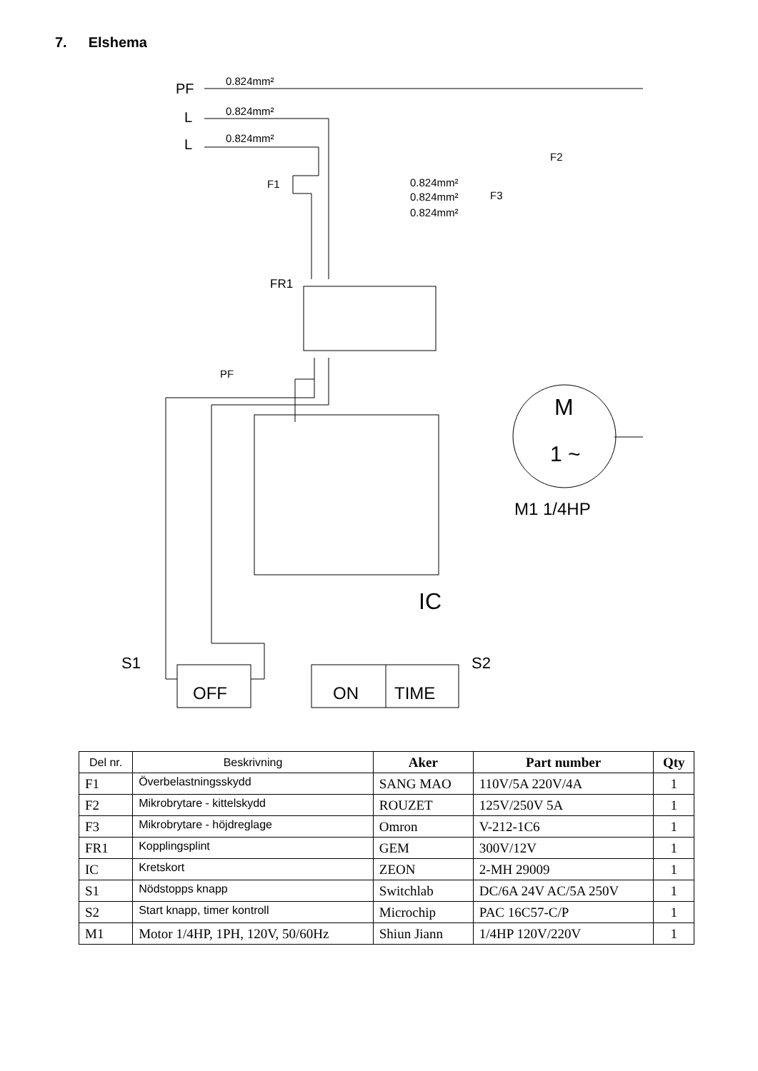7. Elshema
PF
0.824mm²
L
0.824mm²
L
0.824mm²
F1
F2
F3
0.824mm²
0.824mm²
0.824mm²
FR1
PF
M
1 ~
M1 1/4HP
IC
S1
S2
OFF
ON
TIME
| Del nr. | Beskrivning | Aker | Part number | Qty |
| --- | --- | --- | --- | --- |
| F1 | Överbelastningsskydd | SANG MAO | 110V/5A 220V/4A | 1 |
| F2 | Mikrobrytare - kittelskydd | ROUZET | 125V/250V 5A | 1 |
| F3 | Mikrobrytare - höjdreglage | Omron | V-212-1C6 | 1 |
| FR1 | Kopplingsplint | GEM | 300V/12V | 1 |
| IC | Kretskort | ZEON | 2-MH 29009 | 1 |
| S1 | Nödstopps knapp | Switchlab | DC/6A 24V AC/5A 250V | 1 |
| S2 | Start knapp, timer kontroll | Microchip | PAC 16C57-C/P | 1 |
| M1 | Motor 1/4HP, 1PH, 120V, 50/60Hz | Shiun Jiann | 1/4HP 120V/220V | 1 |